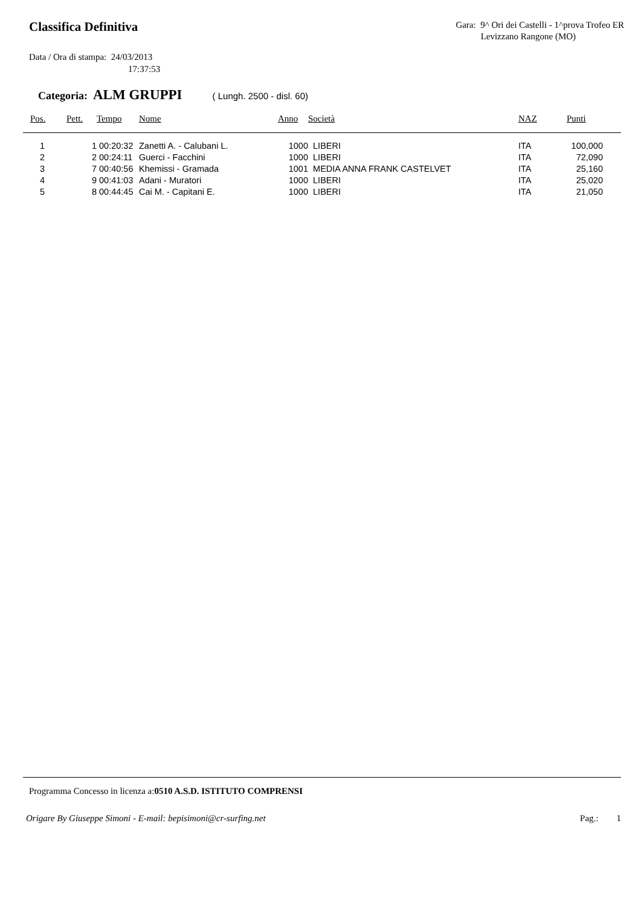Classifica Definitiva
Gara: 9^ Ori dei Castelli - 1^prova Trofeo ER
Levizzano Rangone (MO)
Data / Ora di stampa: 24/03/2013
17:37:53
Categoria: ALM GRUPPI ( Lungh. 2500 - disl. 60)
| Pos. | Pett. | Tempo | Nome | Anno | Società | NAZ | Punti |
| --- | --- | --- | --- | --- | --- | --- | --- |
| 1 | 1 | 00:20:32 | Zanetti A. - Calubani L. | 1000 | LIBERI | ITA | 100,000 |
| 2 | 2 | 00:24:11 | Guerci - Facchini | 1000 | LIBERI | ITA | 72,090 |
| 3 | 7 | 00:40:56 | Khemissi - Gramada | 1001 | MEDIA ANNA FRANK CASTELVET | ITA | 25,160 |
| 4 | 9 | 00:41:03 | Adani - Muratori | 1000 | LIBERI | ITA | 25,020 |
| 5 | 8 | 00:44:45 | Cai M. - Capitani E. | 1000 | LIBERI | ITA | 21,050 |
Programma Concesso in licenza a:0510 A.S.D. ISTITUTO COMPRENSI
Origare By Giuseppe Simoni - E-mail: bepisimoni@cr-surfing.net Pag.: 1